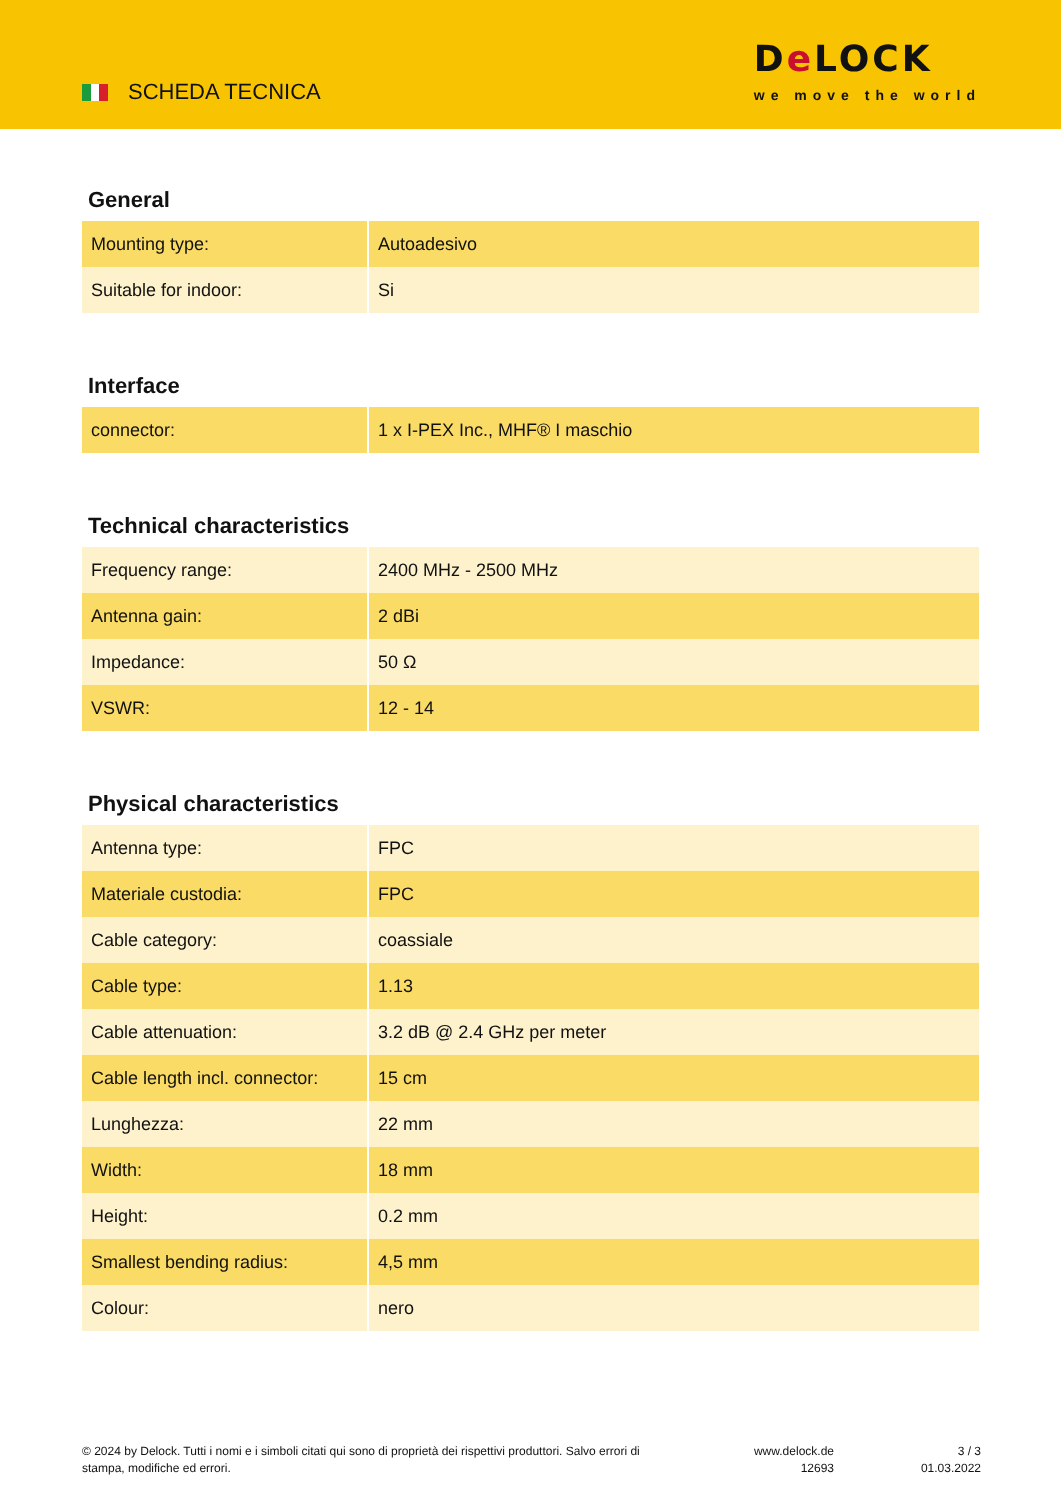SCHEDA TECNICA
De LOCK
we move the world
General
| Mounting type: | Autoadesivo |
| Suitable for indoor: | Si |
Interface
| connector: | 1 x I-PEX Inc., MHF® I maschio |
Technical characteristics
| Frequency range: | 2400 MHz - 2500 MHz |
| Antenna gain: | 2 dBi |
| Impedance: | 50 Ω |
| VSWR: | 12 - 14 |
Physical characteristics
| Antenna type: | FPC |
| Materiale custodia: | FPC |
| Cable category: | coassiale |
| Cable type: | 1.13 |
| Cable attenuation: | 3.2 dB @ 2.4 GHz per meter |
| Cable length incl. connector: | 15 cm |
| Lunghezza: | 22 mm |
| Width: | 18 mm |
| Height: | 0.2 mm |
| Smallest bending radius: | 4,5 mm |
| Colour: | nero |
© 2024 by Delock. Tutti i nomi e i simboli citati qui sono di proprietà dei rispettivi produttori. Salvo errori di stampa, modifiche ed errori.
www.delock.de
12693
3 / 3
01.03.2022